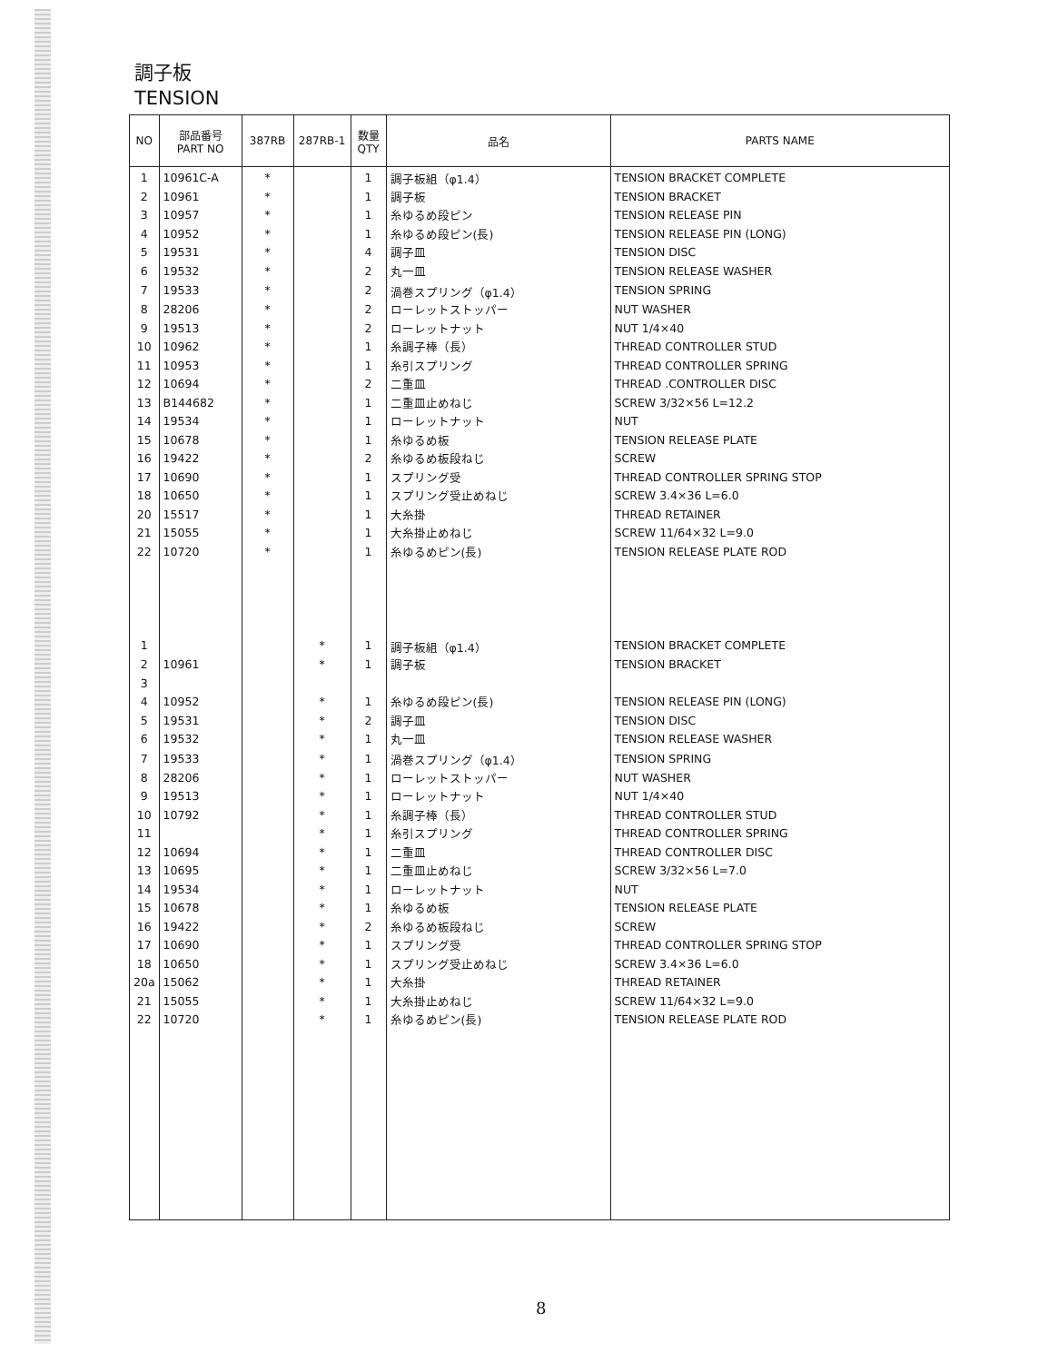調子板
TENSION
| NO | 部品番号 PART NO | 387RB | 287RB-1 | 数量 QTY | 品名 | PARTS NAME |
| --- | --- | --- | --- | --- | --- | --- |
| 1 | 10961C-A | * | | 1 | 調子板組（φ1.4） | TENSION BRACKET COMPLETE |
| 2 | 10961 | * | | 1 | 調子板 | TENSION BRACKET |
| 3 | 10957 | * | | 1 | 糸ゆるめ段ピン | TENSION RELEASE PIN |
| 4 | 10952 | * | | 1 | 糸ゆるめ段ピン(長) | TENSION RELEASE PIN (LONG) |
| 5 | 19531 | * | | 4 | 調子皿 | TENSION DISC |
| 6 | 19532 | * | | 2 | 丸一皿 | TENSION RELEASE WASHER |
| 7 | 19533 | * | | 2 | 渦巻スプリング（φ1.4） | TENSION SPRING |
| 8 | 28206 | * | | 2 | ローレットストッパー | NUT WASHER |
| 9 | 19513 | * | | 2 | ローレットナット | NUT 1/4×40 |
| 10 | 10962 | * | | 1 | 糸調子棒（長） | THREAD CONTROLLER STUD |
| 11 | 10953 | * | | 1 | 糸引スプリング | THREAD CONTROLLER SPRING |
| 12 | 10694 | * | | 2 | 二重皿 | THREAD .CONTROLLER DISC |
| 13 | B144682 | * | | 1 | 二重皿止めねじ | SCREW 3/32×56 L=12.2 |
| 14 | 19534 | * | | 1 | ローレットナット | NUT |
| 15 | 10678 | * | | 1 | 糸ゆるめ板 | TENSION RELEASE PLATE |
| 16 | 19422 | * | | 2 | 糸ゆるめ板段ねじ | SCREW |
| 17 | 10690 | * | | 1 | スプリング受 | THREAD CONTROLLER SPRING STOP |
| 18 | 10650 | * | | 1 | スプリング受止めねじ | SCREW 3.4×36 L=6.0 |
| 20 | 15517 | * | | 1 | 大糸掛 | THREAD RETAINER |
| 21 | 15055 | * | | 1 | 大糸掛止めねじ | SCREW 11/64×32 L=9.0 |
| 22 | 10720 | * | | 1 | 糸ゆるめピン(長) | TENSION RELEASE PLATE ROD |
| 1 | | | * | 1 | 調子板組（φ1.4） | TENSION BRACKET COMPLETE |
| 2 | 10961 | | * | 1 | 調子板 | TENSION BRACKET |
| 3 | | | | | | |
| 4 | 10952 | | * | 1 | 糸ゆるめ段ピン(長) | TENSION RELEASE PIN (LONG) |
| 5 | 19531 | | * | 2 | 調子皿 | TENSION DISC |
| 6 | 19532 | | * | 1 | 丸一皿 | TENSION RELEASE WASHER |
| 7 | 19533 | | * | 1 | 渦巻スプリング（φ1.4） | TENSION SPRING |
| 8 | 28206 | | * | 1 | ローレットストッパー | NUT WASHER |
| 9 | 19513 | | * | 1 | ローレットナット | NUT 1/4×40 |
| 10 | 10792 | | * | 1 | 糸調子棒（長） | THREAD CONTROLLER STUD |
| 11 | | | * | 1 | 糸引スプリング | THREAD CONTROLLER SPRING |
| 12 | 10694 | | * | 1 | 二重皿 | THREAD CONTROLLER DISC |
| 13 | 10695 | | * | 1 | 二重皿止めねじ | SCREW 3/32×56 L=7.0 |
| 14 | 19534 | | * | 1 | ローレットナット | NUT |
| 15 | 10678 | | * | 1 | 糸ゆるめ板 | TENSION RELEASE PLATE |
| 16 | 19422 | | * | 2 | 糸ゆるめ板段ねじ | SCREW |
| 17 | 10690 | | * | 1 | スプリング受 | THREAD CONTROLLER SPRING STOP |
| 18 | 10650 | | * | 1 | スプリング受止めねじ | SCREW 3.4×36 L=6.0 |
| 20a | 15062 | | * | 1 | 大糸掛 | THREAD RETAINER |
| 21 | 15055 | | * | 1 | 大糸掛止めねじ | SCREW 11/64×32 L=9.0 |
| 22 | 10720 | | * | 1 | 糸ゆるめピン(長) | TENSION RELEASE PLATE ROD |
8